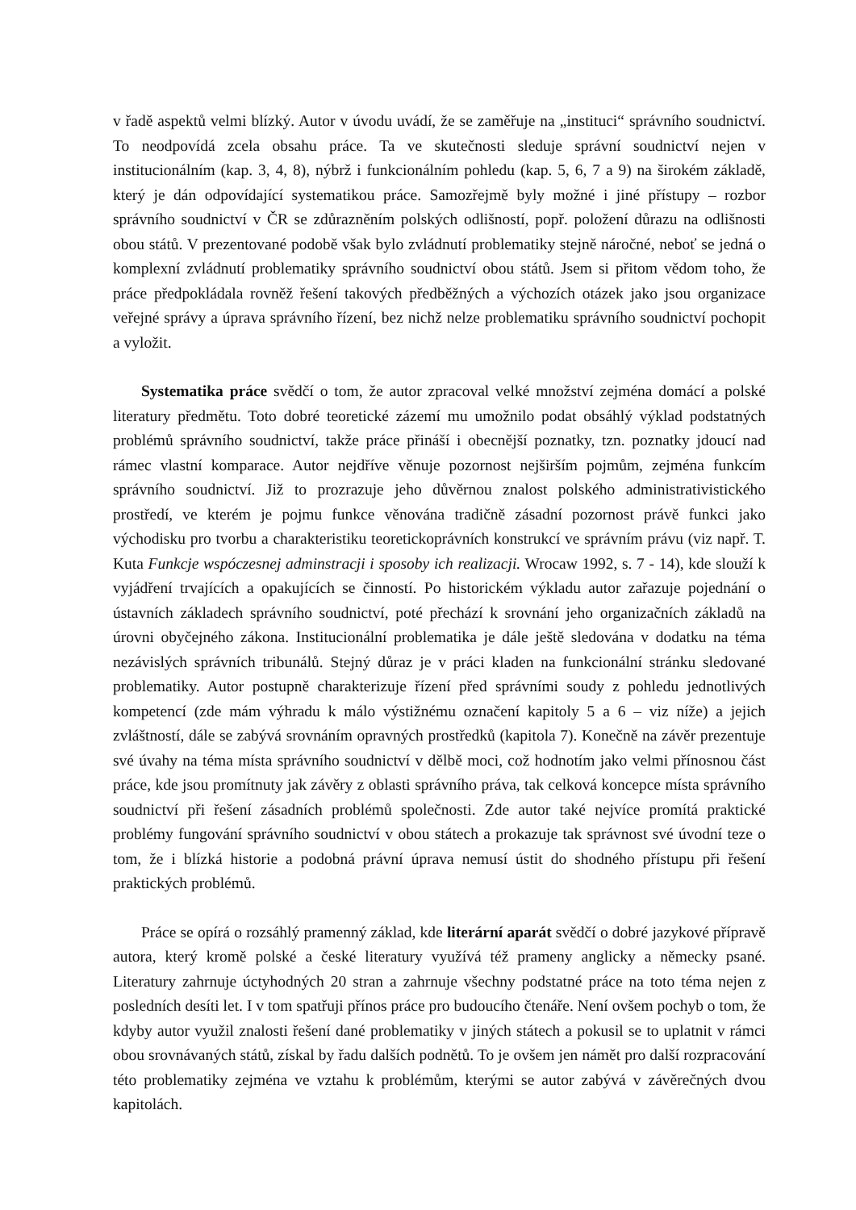v řadě aspektů velmi blízký. Autor v úvodu uvádí, že se zaměřuje na „instituci“ správního soudnictví. To neodpovídá zcela obsahu práce. Ta ve skutečnosti sleduje správní soudnictví nejen v institucionálním (kap. 3, 4, 8), nýbrž i funkcionálním pohledu (kap. 5, 6, 7 a 9) na širokém základě, který je dán odpovídající systematikou práce. Samozřejmě byly možné i jiné přístupy – rozbor správního soudnictví v ČR se zdůrazněním polských odlišností, popř. položení důrazu na odlišnosti obou států. V prezentované podobě však bylo zvládnutí problematiky stejně náročné, neboť se jedná o komplexní zvládnutí problematiky správního soudnictví obou států. Jsem si přitom vědom toho, že práce předpokládala rovněž řešení takových předběžných a výchozích otázek jako jsou organizace veřejné správy a úprava správního řízení, bez nichž nelze problematiku správního soudnictví pochopit a vyložit.
Systematika práce svědčí o tom, že autor zpracoval velké množství zejména domácí a polské literatury předmětu. Toto dobré teoretické zázemí mu umožnilo podat obsáhlý výklad podstatných problémů správního soudnictví, takže práce přináší i obecnější poznatky, tzn. poznatky jdoucí nad rámec vlastní komparace. Autor nejdříve věnuje pozornost nejširším pojmům, zejména funkcím správního soudnictví. Již to prozrazuje jeho důvěrnou znalost polského administrativistického prostředí, ve kterém je pojmu funkce věnována tradičně zásadní pozornost právě funkci jako východisku pro tvorbu a charakteristiku teoretickoprávních konstrukcí ve správním právu (viz např. T. Kuta Funkcje wspóczesnej adminstracji i sposoby ich realizacji. Wrocaw 1992, s. 7 - 14), kde slouží k vyjádření trvajících a opakujících se činností. Po historickém výkladu autor zařazuje pojednání o ústavních základech správního soudnictví, poté přechází k srovnání jeho organizačních základů na úrovni obyčejného zákona. Institucionální problematika je dále ještě sledována v dodatku na téma nezávislých správních tribunálů. Stejný důraz je v práci kladen na funkcionální stránku sledované problematiky. Autor postupně charakterizuje řízení před správními soudy z pohledu jednotlivých kompetencí (zde mám výhradu k málo výstižnému označení kapitoly 5 a 6 – viz níže) a jejich zvláštností, dále se zabývá srovnáním opravných prostředků (kapitola 7). Konečně na závěr prezentuje své úvahy na téma místa správního soudnictví v dělbě moci, což hodnotím jako velmi přínosnou část práce, kde jsou promítnuty jak závěry z oblasti správního práva, tak celková koncepce místa správního soudnictví při řešení zásadních problémů společnosti. Zde autor také nejvíce promítá praktické problémy fungování správního soudnictví v obou státech a prokazuje tak správnost své úvodní teze o tom, že i blízká historie a podobná právní úprava nemusí ústit do shodného přístupu při řešení praktických problémů.
Práce se opírá o rozsáhlý pramenný základ, kde literární aparát svědčí o dobré jazykové přípravě autora, který kromě polské a české literatury využívá též prameny anglicky a německy psané. Literatury zahrnuje úctyhodných 20 stran a zahrnuje všechny podstatné práce na toto téma nejen z posledních desíti let. I v tom spatřuji přínos práce pro budoucího čtenáře. Není ovšem pochyb o tom, že kdyby autor využil znalosti řešení dané problematiky v jiných státech a pokusil se to uplatnit v rámci obou srovnávaných států, získal by řadu dalších podnětů. To je ovšem jen námět pro další rozpracování této problematiky zejména ve vztahu k problémům, kterými se autor zabývá v závěrečných dvou kapitolách.